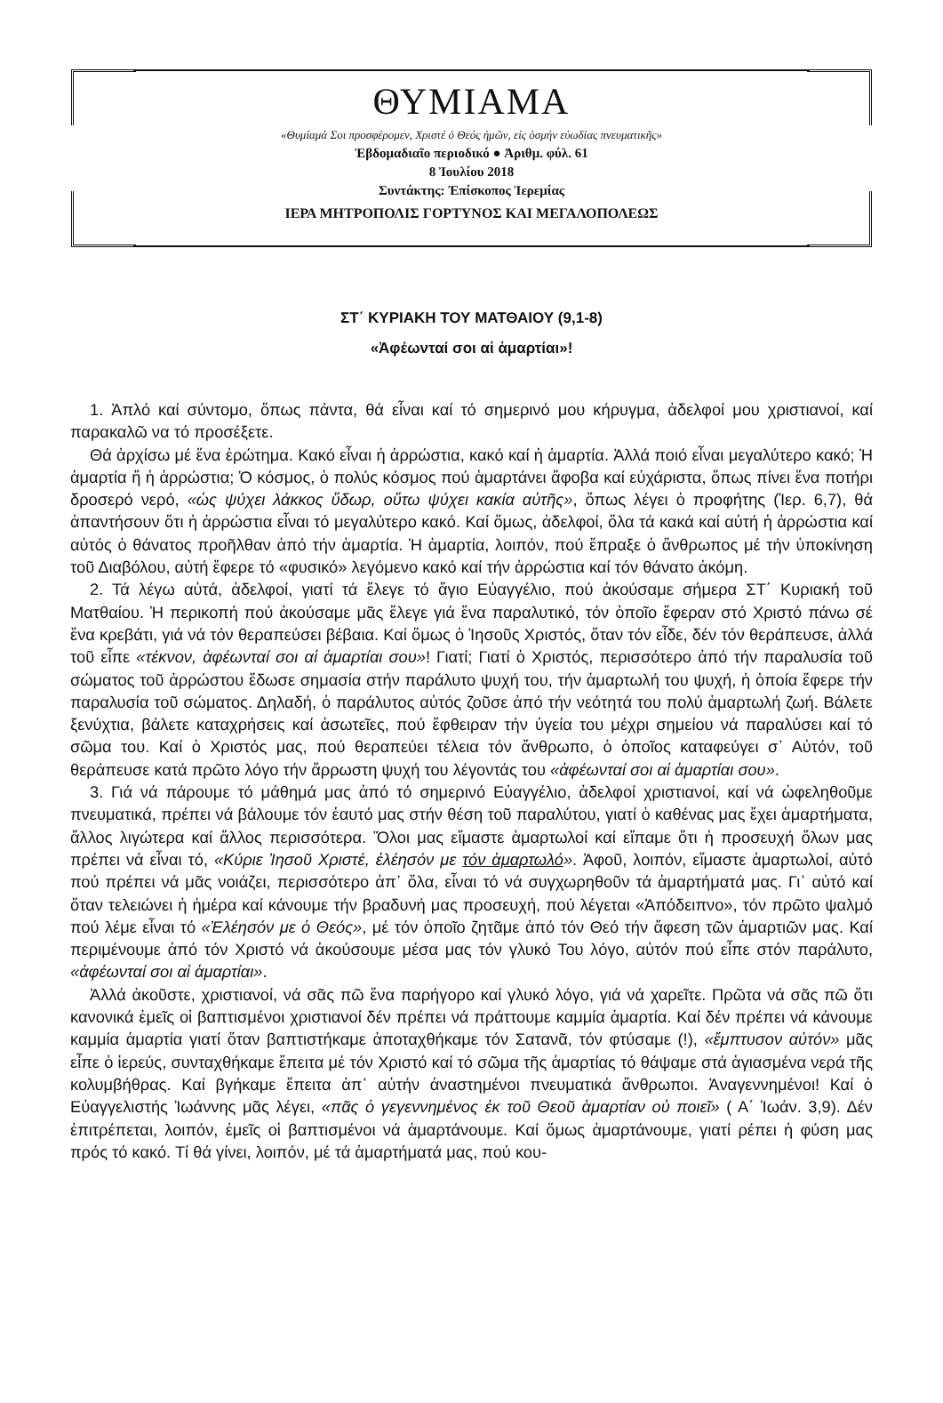ΘΥΜΙΑΜΑ
«Θυμίαμά Σοι προσφέρομεν, Χριστέ ὁ Θεός ἡμῶν, εἰς ὀσμήν εὐωδίας πνευματικῆς»
Ἑβδομαδιαῖο περιοδικό ● Ἀριθμ. φύλ. 61
8 Ἰουλίου 2018
Συντάκτης: Ἐπίσκοπος Ἰερεμίας
ΙΕΡΑ ΜΗΤΡΟΠΟΛΙΣ ΓΟΡΤΥΝΟΣ ΚΑΙ ΜΕΓΑΛΟΠΟΛΕΩΣ
ΣΤ΄ ΚΥΡΙΑΚΗ ΤΟΥ ΜΑΤΘΑΙΟΥ (9,1-8)
«Ἀφέωνταί σοι αἱ ἁμαρτίαι»!
1. Ἁπλό καί σύντομο, ὅπως πάντα, θά εἶναι καί τό σημερινό μου κήρυγμα, ἀδελφοί μου χριστιανοί, καί παρακαλῶ να τό προσέξετε.
Θά ἀρχίσω μέ ἕνα ἐρώτημα. Κακό εἶναι ἡ ἀρρώστια, κακό καί ἡ ἁμαρτία. Ἀλλά ποιό εἶναι μεγαλύτερο κακό; Ἡ ἁμαρτία ἤ ἡ ἀρρώστια; Ὁ κόσμος, ὁ πολύς κόσμος πού ἁμαρτάνει ἄφοβα καί εὐχάριστα, ὅπως πίνει ἕνα ποτήρι δροσερό νερό, «ὡς ψύχει λάκκος ὕδωρ, οὕτω ψύχει κακία αὐτῆς», ὅπως λέγει ὁ προφήτης (Ἰερ. 6,7), θά ἀπαντήσουν ὅτι ἡ ἀρρώστια εἶναι τό μεγαλύτερο κακό. Καί ὅμως, ἀδελφοί, ὅλα τά κακά καί αὐτή ἡ ἀρρώστια καί αὐτός ὁ θάνατος προῆλθαν ἀπό τήν ἁμαρτία. Ἡ ἁμαρτία, λοιπόν, πού ἔπραξε ὁ ἄνθρωπος μέ τήν ὑποκίνηση τοῦ Διαβόλου, αὐτή ἔφερε τό «φυσικό» λεγόμενο κακό καί τήν ἀρρώστια καί τόν θάνατο ἀκόμη.
2. Τά λέγω αὐτά, ἀδελφοί, γιατί τά ἔλεγε τό ἅγιο Εὐαγγέλιο, πού ἀκούσαμε σήμερα ΣΤ΄ Κυριακή τοῦ Ματθαίου. Ἡ περικοπή πού ἀκούσαμε μᾶς ἔλεγε γιά ἕνα παραλυτικό, τόν ὁποῖο ἔφεραν στό Χριστό πάνω σέ ἕνα κρεβάτι, γιά νά τόν θεραπεύσει βέβαια. Καί ὅμως ὁ Ἰησοῦς Χριστός, ὅταν τόν εἶδε, δέν τόν θεράπευσε, ἀλλά τοῦ εἶπε «τέκνον, ἀφέωνταί σοι αἱ ἁμαρτίαι σου»! Γιατί; Γιατί ὁ Χριστός, περισσότερο ἀπό τήν παραλυσία τοῦ σώματος τοῦ ἀρρώστου ἔδωσε σημασία στήν παράλυτο ψυχή του, τήν ἁμαρτωλή του ψυχή, ἡ ὁποία ἔφερε τήν παραλυσία τοῦ σώματος. Δηλαδή, ὁ παράλυτος αὐτός ζοῦσε ἀπό τήν νεότητά του πολύ ἁμαρτωλή ζωή. Βάλετε ξενύχτια, βάλετε καταχρήσεις καί ἀσωτεῖες, πού ἔφθειραν τήν ὑγεία του μέχρι σημείου νά παραλύσει καί τό σῶμα του. Καί ὁ Χριστός μας, πού θεραπεύει τέλεια τόν ἄνθρωπο, ὁ ὁποῖος καταφεύγει σ᾽ Αὐτόν, τοῦ θεράπευσε κατά πρῶτο λόγο τήν ἄρρωστη ψυχή του λέγοντάς του «ἀφέωνταί σοι αἱ ἁμαρτίαι σου».
3. Γιά νά πάρουμε τό μάθημά μας ἀπό τό σημερινό Εὐαγγέλιο, ἀδελφοί χριστιανοί, καί νά ὠφεληθοῦμε πνευματικά, πρέπει νά βάλουμε τόν ἑαυτό μας στήν θέση τοῦ παραλύτου, γιατί ὁ καθένας μας ἔχει ἁμαρτήματα, ἄλλος λιγώτερα καί ἄλλος περισσότερα. Ὅλοι μας εἴμαστε ἁμαρτωλοί καί εἴπαμε ὅτι ἡ προσευχή ὅλων μας πρέπει νά εἶναι τό, «Κύριε Ἰησοῦ Χριστέ, ἐλέησόν με τόν ἁμαρτωλό». Ἀφοῦ, λοιπόν, εἴμαστε ἁμαρτωλοί, αὐτό πού πρέπει νά μᾶς νοιάζει, περισσότερο ἀπ᾽ ὅλα, εἶναι τό νά συγχωρηθοῦν τά ἁμαρτήματά μας. Γι᾽ αὐτό καί ὅταν τελειώνει ἡ ἡμέρα καί κάνουμε τήν βραδυνή μας προσευχή, πού λέγεται «Ἀπόδειπνο», τόν πρῶτο ψαλμό πού λέμε εἶναι τό «Ἐλέησόν με ὁ Θεός», μέ τόν ὁποῖο ζητᾶμε ἀπό τόν Θεό τήν ἄφεση τῶν ἁμαρτιῶν μας. Καί περιμένουμε ἀπό τόν Χριστό νά ἀκούσουμε μέσα μας τόν γλυκό Του λόγο, αὐτόν πού εἶπε στόν παράλυτο, «ἀφέωνταί σοι αἱ ἁμαρτίαι».
Ἀλλά ἀκοῦστε, χριστιανοί, νά σᾶς πῶ ἕνα παρήγορο καί γλυκό λόγο, γιά νά χαρεῖτε. Πρῶτα νά σᾶς πῶ ὅτι κανονικά ἐμεῖς οἱ βαπτισμένοι χριστιανοί δέν πρέπει νά πράττουμε καμμία ἁμαρτία. Καί δέν πρέπει νά κάνουμε καμμία ἁμαρτία γιατί ὅταν βαπτιστήκαμε ἀποταχθήκαμε τόν Σατανᾶ, τόν φτύσαμε (!), «ἔμπτυσον αὐτόν» μᾶς εἶπε ὁ ἱερεύς, συνταχθήκαμε ἔπειτα μέ τόν Χριστό καί τό σῶμα τῆς ἁμαρτίας τό θάψαμε στά ἁγιασμένα νερά τῆς κολυμβήθρας. Καί βγήκαμε ἔπειτα ἀπ᾽ αὐτήν ἀναστημένοι πνευματικά ἄνθρωποι. Ἀναγεννημένοι! Καί ὁ Εὐαγγελιστής Ἰωάννης μᾶς λέγει, «πᾶς ὁ γεγεννημένος ἐκ τοῦ Θεοῦ ἁμαρτίαν οὐ ποιεῖ» ( Α΄ Ἰωάν. 3,9). Δέν ἐπιτρέπεται, λοιπόν, ἐμεῖς οἱ βαπτισμένοι νά ἁμαρτάνουμε. Καί ὅμως ἁμαρτάνουμε, γιατί ρέπει ἡ φύση μας πρός τό κακό. Τί θά γίνει, λοιπόν, μέ τά ἁμαρτήματά μας, πού κου-